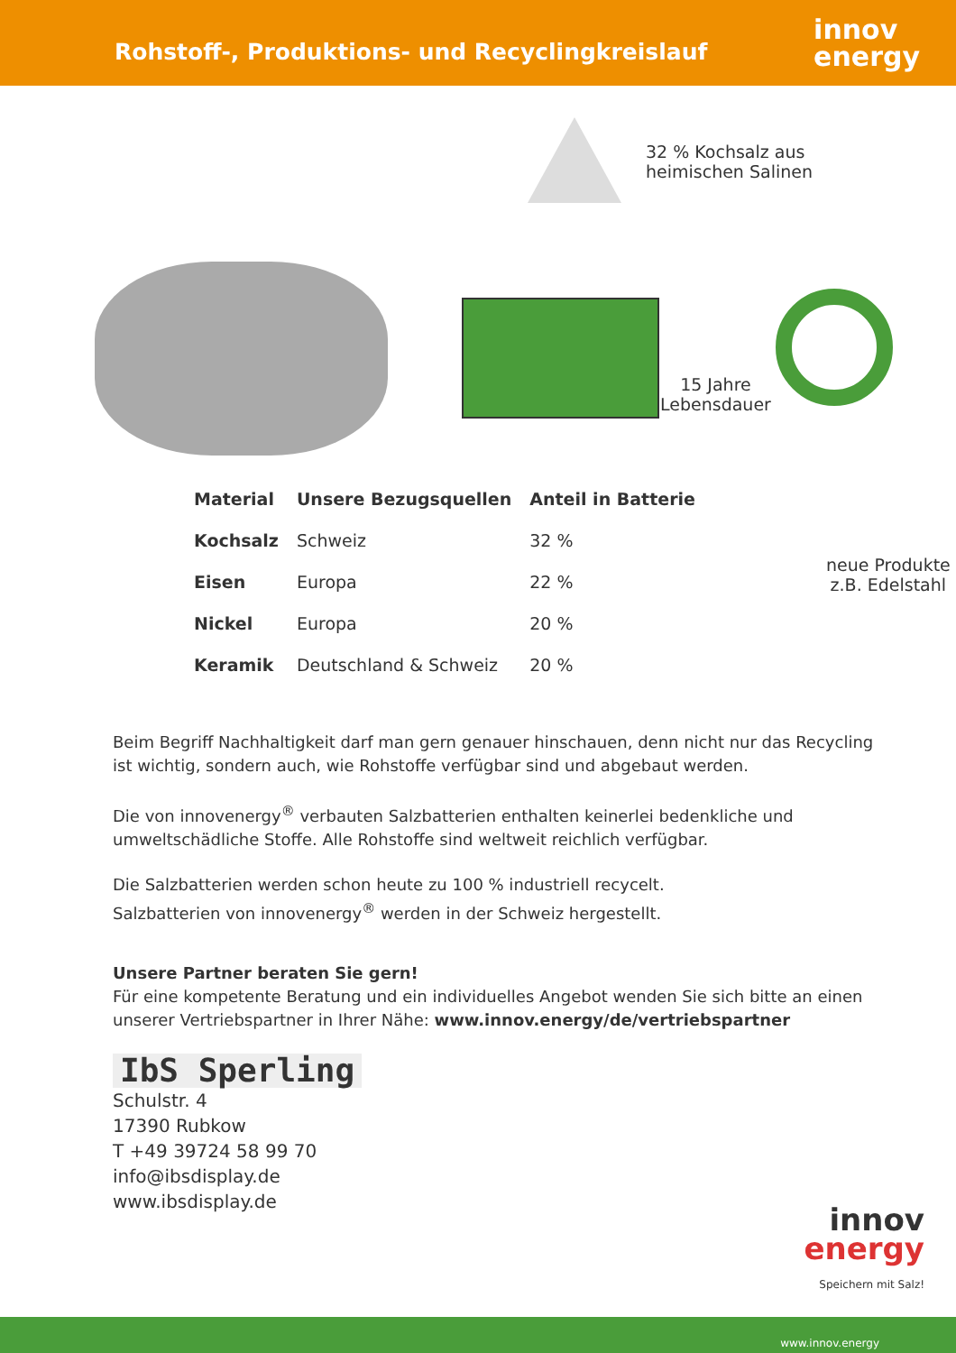Rohstoff-, Produktions- und Recyclingkreislauf
innov
energy
32 % Kochsalz aus
heimischen Salinen
15 Jahre
Lebensdauer
| Material | Unsere Bezugsquellen | Anteil in Batterie |
| --- | --- | --- |
| Kochsalz | Schweiz | 32 % |
| Eisen | Europa | 22 % |
| Nickel | Europa | 20 % |
| Keramik | Deutschland & Schweiz | 20 % |
neue Produkte
z.B. Edelstahl
Beim Begriff Nachhaltigkeit darf man gern genauer hinschauen, denn nicht nur das Recycling ist wichtig, sondern auch, wie Rohstoffe verfügbar sind und abgebaut werden.
Die von innovenergy<sup>®</sup> verbauten Salzbatterien enthalten keinerlei bedenkliche und umweltschädliche Stoffe. Alle Rohstoffe sind weltweit reichlich verfügbar.
Die Salzbatterien werden schon heute zu 100 % industriell recycelt.
Salzbatterien von innovenergy<sup>®</sup> werden in der Schweiz hergestellt.
Unsere Partner beraten Sie gern!
Für eine kompetente Beratung und ein individuelles Angebot wenden Sie sich bitte an einen unserer Vertriebspartner in Ihrer Nähe: www.innov.energy/de/vertriebspartner
IbS Sperling
Schulstr. 4
17390 Rubkow
T +49 39724 58 99 70
info@ibsdisplay.de
www.ibsdisplay.de
innov
energy
Speichern mit Salz!
www.innov.energy